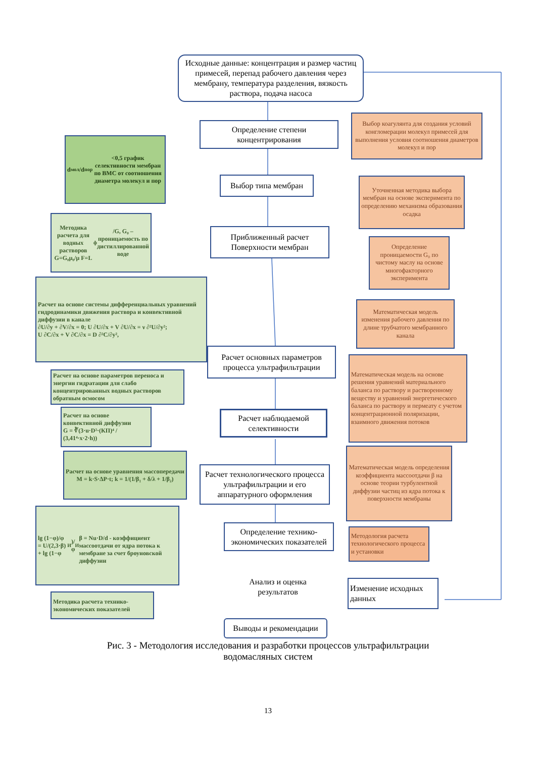Исходные данные: концентрация и размер частиц примесей, перепад рабочего давления через мембрану, температура разделения, вязкость раствора, подача насоса
Определение степени концентрирования
d<sub>мол</sub>/d<sub>пор</sub><0,5 график селективности мембран по ВМС от соотношения диаметра молекул и пор
Выбор коагулянта для создания условий конгломерации молекул примесей для выполнения условия соотношения диаметров молекул и пор
Выбор типа мембран
Уточненная методика выбора мембран на основе эксперимента по определению механизма образования осадка
Методика расчета для водных растворов G=G₀μ₀/μ F=L<sub>ф</sub>/G, G₀ – проницаемость по дистиллированной воде
Приближенный расчет Поверхности мембран
Определение проницаемости G₀ по чистому маслу на основе многофакторного эксперимента
Расчет на основе системы дифференциальных уравнений гидродинамики движения раствора и конвективной диффузии в канале
∂U/∂y + ∂V/∂x = 0; U ∂U/∂x + V ∂U/∂x = ν ∂²U/∂y²;
U ∂C/∂x + V ∂C/∂x = D ∂²C/∂y²,
Математическая модель изменения рабочего давления по длине трубчатого мембранного канала
Расчет основных параметров процесса ультрафильтрации
Математическая модель на основе решения уравнений материального баланса по раствору и растворенному веществу и уравнений энергетического баланса по раствору и пермеату с учетом концентрационной поляризации, взаимного движения потоков
Расчет на основе параметров переноса и энергии гидратации для слабо концентрированных водных растворов обратным осмосом
Расчет на основе конвективной диффузии
G = ∛(3·u·D²·(КП)⁴ / (3,41⁴·x·2·h))
Расчет наблюдаемой селективности
Расчет на основе уравнения массопередачи
M = k·S·ΔP·t; k = 1/(1/β₁ + δ/λ + 1/β₂)
Математическая модель определения коэффициента массоотдачи β на основе теории турбулентной диффузии частиц из ядра потока к поверхности мембраны
Расчет технологического процесса ультрафильтрации и его аппаратурного оформления
lg (1−φ)/φ = U/(2,3·β) + lg (1−φ<sub>И</sub>)/φ<sub>И</sub>
β = Nu·D/d - коэффициент массоотдачи от ядра потока к мембране за счет броуновской диффузии
Определение технико-экономических показателей
Методология расчета технологического процесса и установки
Анализ и оценка результатов
Изменение исходных данных
Методика расчета технико-экономических показателей
Выводы и рекомендации
Рис. 3 - Методология исследования и разработки процессов ультрафильтрации
водомасляных систем
13